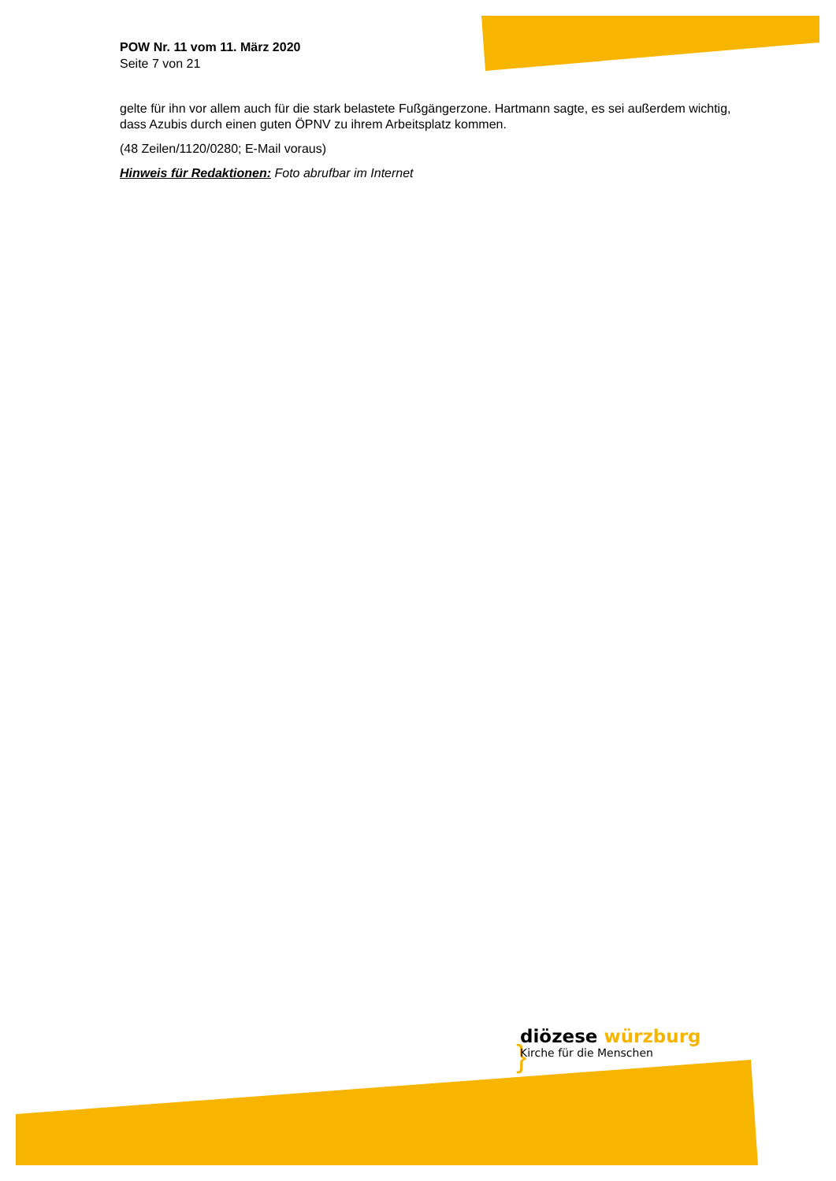}
POW Nr. 11 vom 11. März 2020
Seite 7 von 21
gelte für ihn vor allem auch für die stark belastete Fußgängerzone. Hartmann sagte, es sei außerdem wichtig, dass Azubis durch einen guten ÖPNV zu ihrem Arbeitsplatz kommen.
(48 Zeilen/1120/0280; E-Mail voraus)
Hinweis für Redaktionen: Foto abrufbar im Internet
diözese würzburg
Kirche für die Menschen